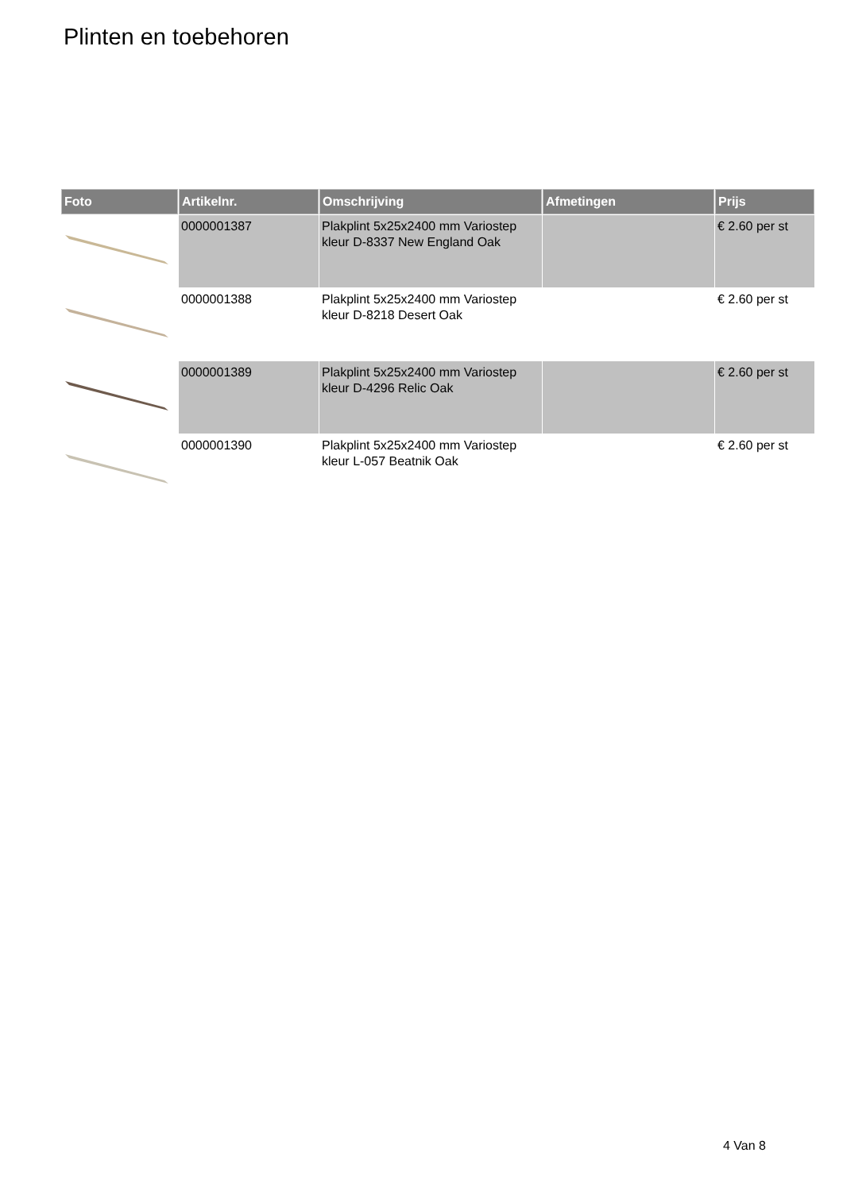Plinten en toebehoren
| Foto | Artikelnr. | Omschrijving | Afmetingen | Prijs |
| --- | --- | --- | --- | --- |
| | 0000001387 | Plakplint 5x25x2400 mm Variostep kleur D-8337 New England Oak | | € 2.60 per st |
| | 0000001388 | Plakplint 5x25x2400 mm Variostep kleur D-8218 Desert Oak | | € 2.60 per st |
| | 0000001389 | Plakplint 5x25x2400 mm Variostep kleur D-4296 Relic Oak | | € 2.60 per st |
| | 0000001390 | Plakplint 5x25x2400 mm Variostep kleur L-057 Beatnik Oak | | € 2.60 per st |
4 Van 8